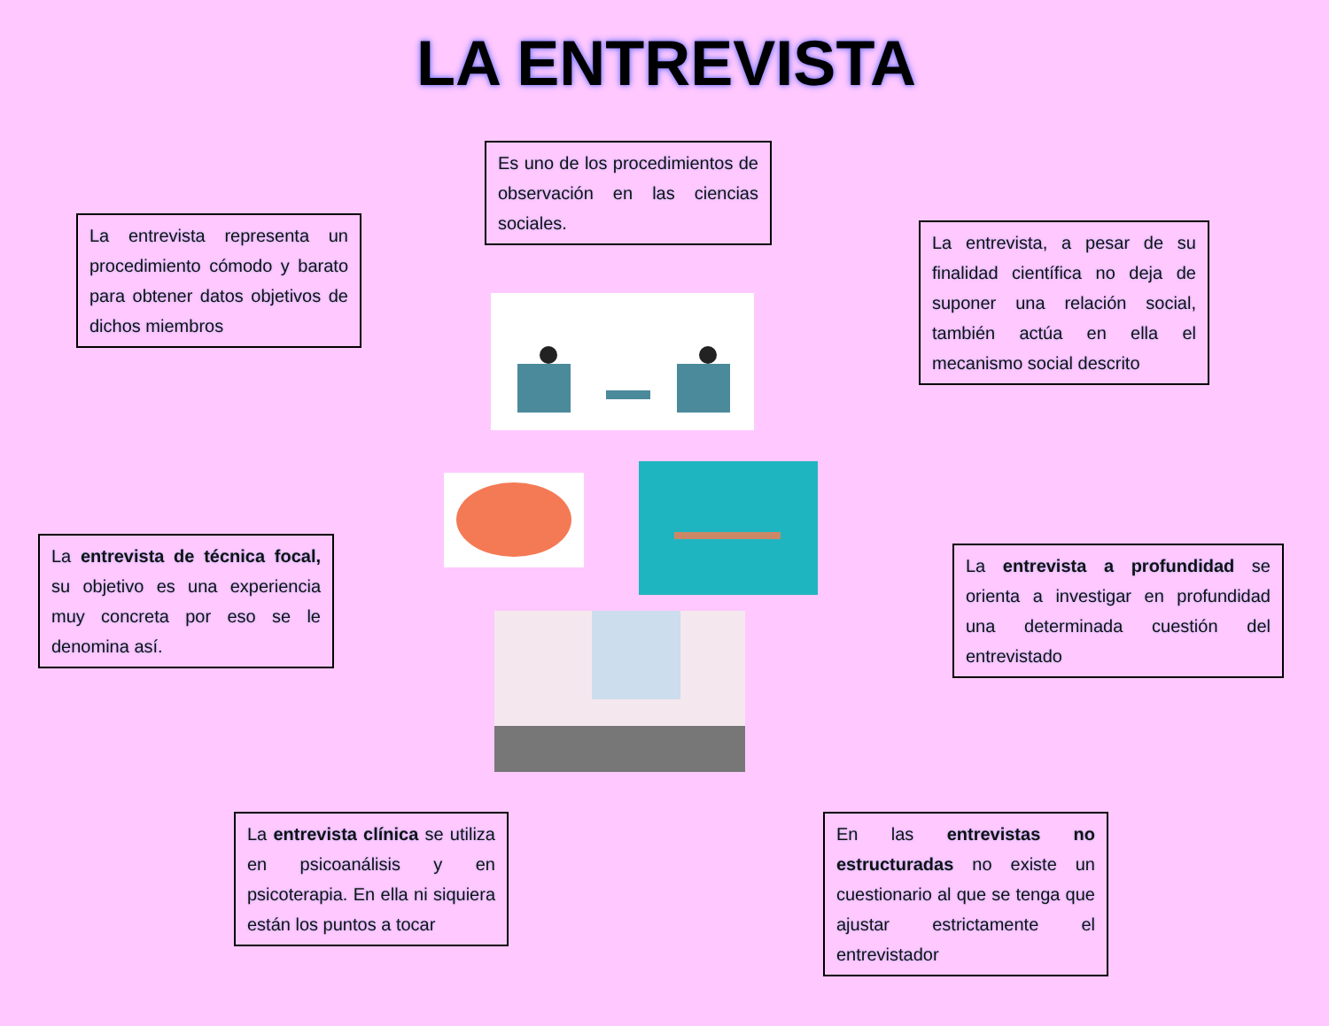LA ENTREVISTA
Es uno de los procedimientos de observación en las ciencias sociales.
La entrevista representa un procedimiento cómodo y barato para obtener datos objetivos de dichos miembros
La entrevista, a pesar de su finalidad científica no deja de suponer una relación social, también actúa en ella el mecanismo social descrito
La entrevista de técnica focal, su objetivo es una experiencia muy concreta por eso se le denomina así.
La entrevista a profundidad se orienta a investigar en profundidad una determinada cuestión del entrevistado
La entrevista clínica se utiliza en psicoanálisis y en psicoterapia. En ella ni siquiera están los puntos a tocar
En las entrevistas no estructuradas no existe un cuestionario al que se tenga que ajustar estrictamente el entrevistador